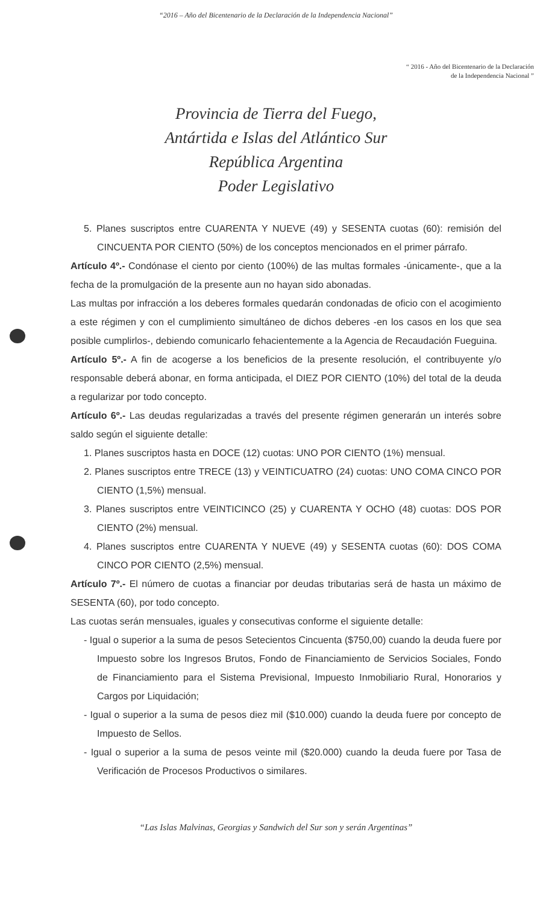“2016 – Año del Bicentenario de la Declaración de la Independencia Nacional”
“ 2016 - Año del Bicentenario de la Declaración
de la Independencia Nacional ”
Provincia de Tierra del Fuego,
Antártida e Islas del Atlántico Sur
República Argentina
Poder Legislativo
5. Planes suscriptos entre CUARENTA Y NUEVE (49) y SESENTA cuotas (60): remisión del CINCUENTA POR CIENTO (50%) de los conceptos mencionados en el primer párrafo.
Artículo 4º.- Condónase el ciento por ciento (100%) de las multas formales -únicamente-, que a la fecha de la promulgación de la presente aun no hayan sido abonadas.
Las multas por infracción a los deberes formales quedarán condonadas de oficio con el acogimiento a este régimen y con el cumplimiento simultáneo de dichos deberes -en los casos en los que sea posible cumplirlos-, debiendo comunicarlo fehacientemente a la Agencia de Recaudación Fueguina.
Artículo 5º.- A fin de acogerse a los beneficios de la presente resolución, el contribuyente y/o responsable deberá abonar, en forma anticipada, el DIEZ POR CIENTO (10%) del total de la deuda a regularizar por todo concepto.
Artículo 6º.- Las deudas regularizadas a través del presente régimen generarán un interés sobre saldo según el siguiente detalle:
1. Planes suscriptos hasta en DOCE (12) cuotas: UNO POR CIENTO (1%) mensual.
2. Planes suscriptos entre TRECE (13) y VEINTICUATRO (24) cuotas: UNO COMA CINCO POR CIENTO (1,5%) mensual.
3. Planes suscriptos entre VEINTICINCO (25) y CUARENTA Y OCHO (48) cuotas: DOS POR CIENTO (2%) mensual.
4. Planes suscriptos entre CUARENTA Y NUEVE (49) y SESENTA cuotas (60): DOS COMA CINCO POR CIENTO (2,5%) mensual.
Artículo 7º.- El número de cuotas a financiar por deudas tributarias será de hasta un máximo de SESENTA (60), por todo concepto.
Las cuotas serán mensuales, iguales y consecutivas conforme el siguiente detalle:
- Igual o superior a la suma de pesos Setecientos Cincuenta ($750,00) cuando la deuda fuere por Impuesto sobre los Ingresos Brutos, Fondo de Financiamiento de Servicios Sociales, Fondo de Financiamiento para el Sistema Previsional, Impuesto Inmobiliario Rural, Honorarios y Cargos por Liquidación;
- Igual o superior a la suma de pesos diez mil ($10.000) cuando la deuda fuere por concepto de Impuesto de Sellos.
- Igual o superior a la suma de pesos veinte mil ($20.000) cuando la deuda fuere por Tasa de Verificación de Procesos Productivos o similares.
“Las Islas Malvinas, Georgias y Sandwich del Sur son y serán Argentinas”